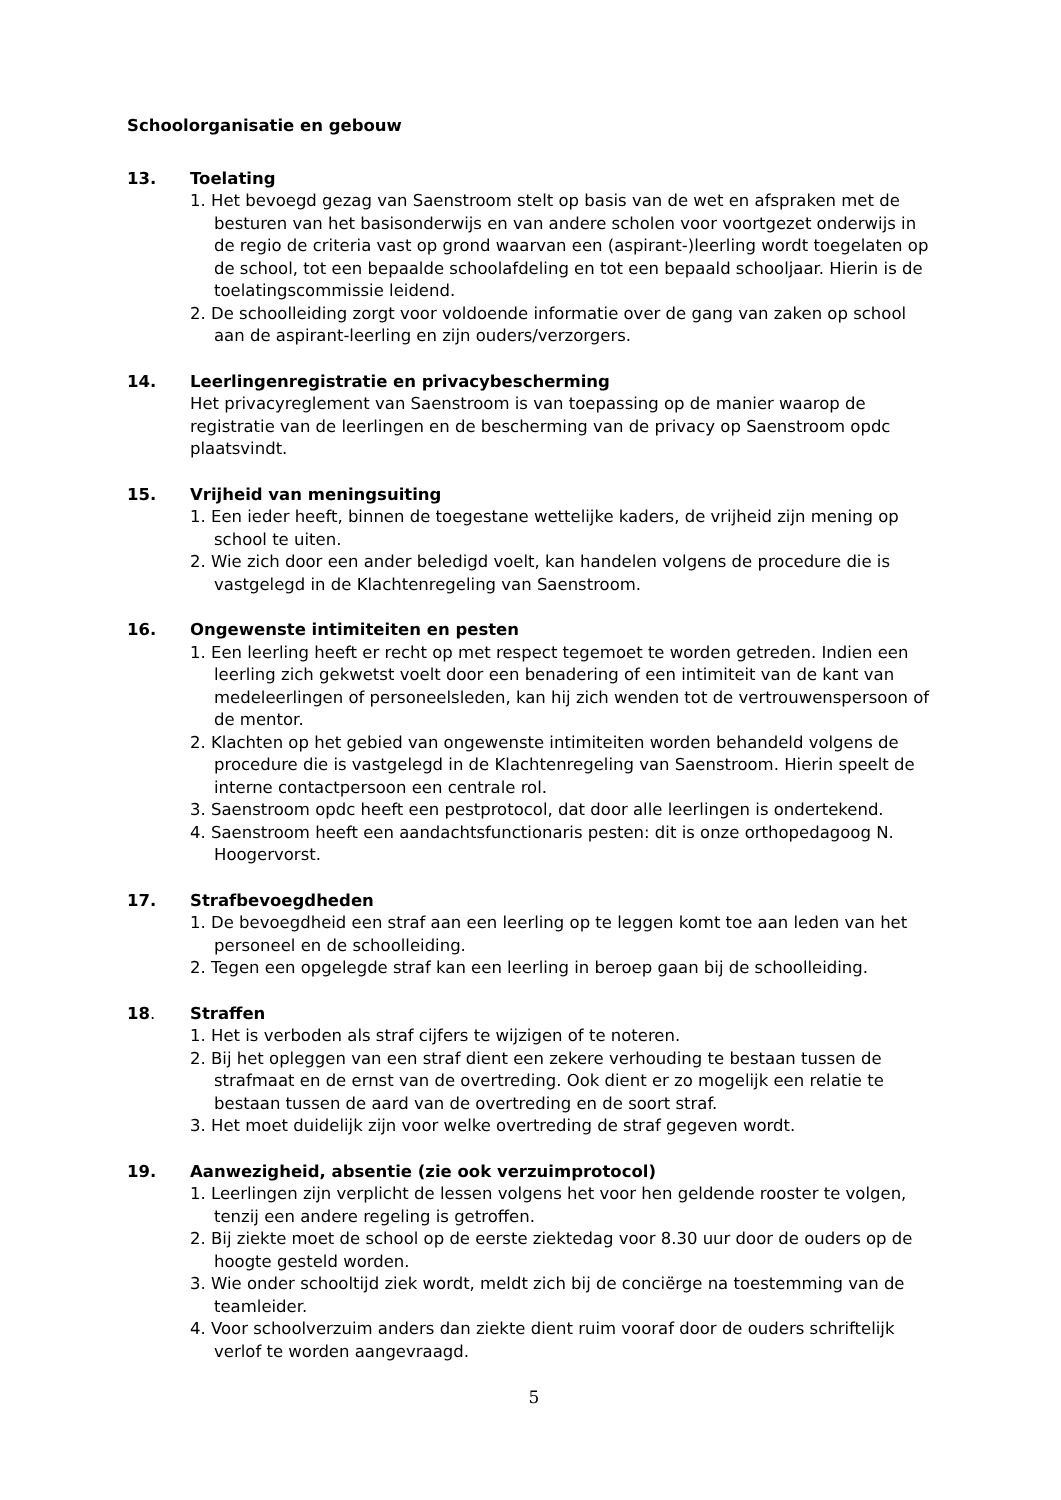Schoolorganisatie en gebouw
13. Toelating
1. Het bevoegd gezag van Saenstroom stelt op basis van de wet en afspraken met de besturen van het basisonderwijs en van andere scholen voor voortgezet onderwijs in de regio de criteria vast op grond waarvan een (aspirant-)leerling wordt toegelaten op de school, tot een bepaalde schoolafdeling en tot een bepaald schooljaar. Hierin is de toelatingscommissie leidend.
2. De schoolleiding zorgt voor voldoende informatie over de gang van zaken op school aan de aspirant-leerling en zijn ouders/verzorgers.
14. Leerlingenregistratie en privacybescherming
Het privacyreglement van Saenstroom is van toepassing op de manier waarop de registratie van de leerlingen en de bescherming van de privacy op Saenstroom opdc plaatsvindt.
15. Vrijheid van meningsuiting
1. Een ieder heeft, binnen de toegestane wettelijke kaders, de vrijheid zijn mening op school te uiten.
2. Wie zich door een ander beledigd voelt, kan handelen volgens de procedure die is vastgelegd in de Klachtenregeling van Saenstroom.
16. Ongewenste intimiteiten en pesten
1. Een leerling heeft er recht op met respect tegemoet te worden getreden. Indien een leerling zich gekwetst voelt door een benadering of een intimiteit van de kant van medeleerlingen of personeelsleden, kan hij zich wenden tot de vertrouwenspersoon of de mentor.
2. Klachten op het gebied van ongewenste intimiteiten worden behandeld volgens de procedure die is vastgelegd in de Klachtenregeling van Saenstroom. Hierin speelt de interne contactpersoon een centrale rol.
3. Saenstroom opdc heeft een pestprotocol, dat door alle leerlingen is ondertekend.
4. Saenstroom heeft een aandachtsfunctionaris pesten: dit is onze orthopedagoog N. Hoogervorst.
17. Strafbevoegdheden
1. De bevoegdheid een straf aan een leerling op te leggen komt toe aan leden van het personeel en de schoolleiding.
2. Tegen een opgelegde straf kan een leerling in beroep gaan bij de schoolleiding.
18. Straffen
1. Het is verboden als straf cijfers te wijzigen of te noteren.
2. Bij het opleggen van een straf dient een zekere verhouding te bestaan tussen de strafmaat en de ernst van de overtreding. Ook dient er zo mogelijk een relatie te bestaan tussen de aard van de overtreding en de soort straf.
3. Het moet duidelijk zijn voor welke overtreding de straf gegeven wordt.
19. Aanwezigheid, absentie (zie ook verzuimprotocol)
1. Leerlingen zijn verplicht de lessen volgens het voor hen geldende rooster te volgen, tenzij een andere regeling is getroffen.
2. Bij ziekte moet de school op de eerste ziektedag voor 8.30 uur door de ouders op de hoogte gesteld worden.
3. Wie onder schooltijd ziek wordt, meldt zich bij de conciërge na toestemming van de teamleider.
4. Voor schoolverzuim anders dan ziekte dient ruim vooraf door de ouders schriftelijk verlof te worden aangevraagd.
5